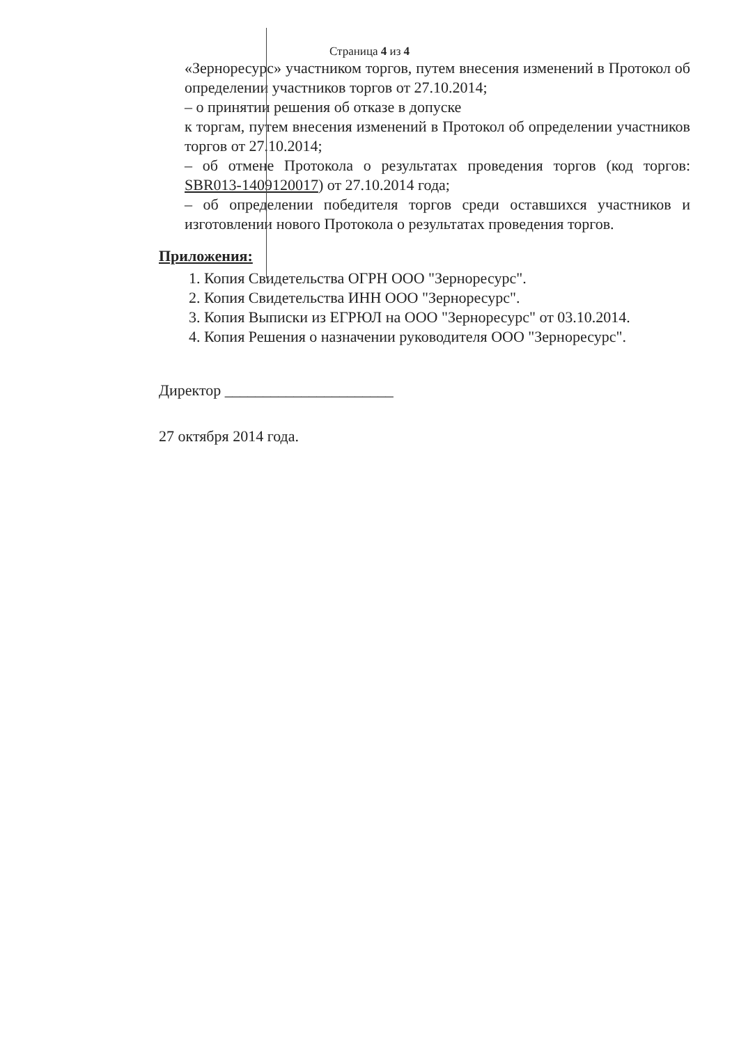Страница 4 из 4
«Зерноресурс» участником торгов, путем внесения изменений в Протокол об определении участников торгов от 27.10.2014;
– о принятии решения об отказе в допуске
к торгам, путем внесения изменений в Протокол об определении участников торгов от 27.10.2014;
– об отмене Протокола о результатах проведения торгов (код торгов: SBR013-1409120017) от 27.10.2014 года;
– об определении победителя торгов среди оставшихся участников и изготовлении нового Протокола о результатах проведения торгов.
Приложения:
1. Копия Свидетельства ОГРН ООО "Зерноресурс".
2. Копия Свидетельства ИНН ООО "Зерноресурс".
3. Копия Выписки из ЕГРЮЛ на ООО "Зерноресурс" от 03.10.2014.
4. Копия Решения о назначении руководителя ООО "Зерноресурс".
Директор ______________________
27 октября 2014 года.